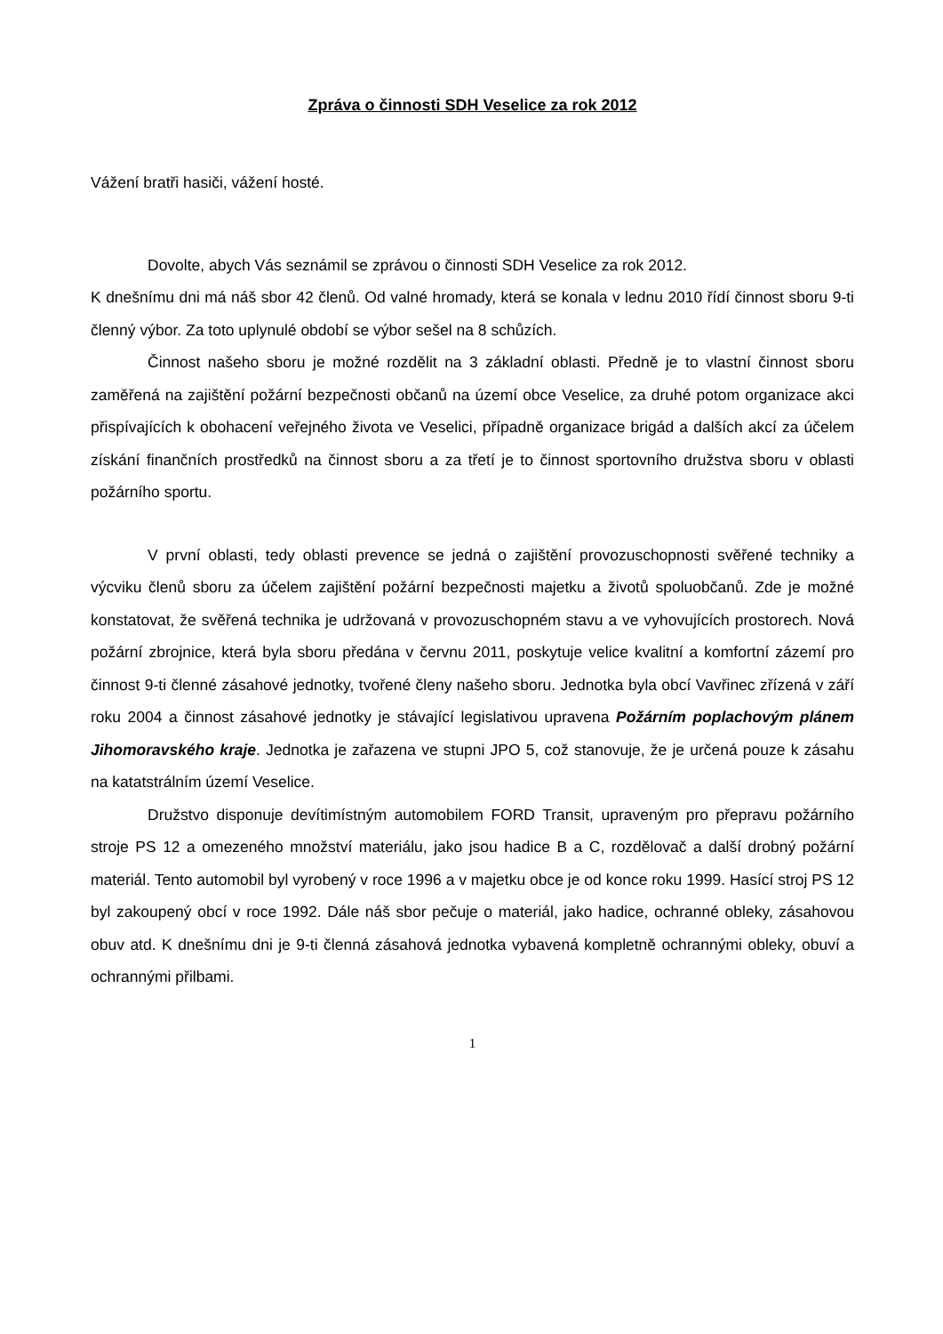Zpráva o činnosti SDH Veselice za rok 2012
Vážení bratři hasiči, vážení hosté.
Dovolte, abych Vás seznámil se zprávou o činnosti SDH Veselice za rok 2012.
K dnešnímu dni má náš sbor 42 členů. Od valné hromady, která se konala v lednu 2010 řídí činnost sboru 9-ti členný výbor. Za toto uplynulé období se výbor sešel na 8 schůzích.
Činnost našeho sboru je možné rozdělit na 3 základní oblasti. Předně je to vlastní činnost sboru zaměřená na zajištění požární bezpečnosti občanů na území obce Veselice, za druhé potom organizace akci přispívajících k obohacení veřejného života ve Veselici, případně organizace brigád a dalších akcí za účelem získání finančních prostředků na činnost sboru a za třetí je to činnost sportovního družstva sboru v oblasti požárního sportu.
V první oblasti, tedy oblasti prevence se jedná o zajištění provozuschopnosti svěřené techniky a výcviku členů sboru za účelem zajištění požární bezpečnosti majetku a životů spoluobčanů. Zde je možné konstatovat, že svěřená technika je udržovaná v provozuschopném stavu a ve vyhovujících prostorech. Nová požární zbrojnice, která byla sboru předána v červnu 2011, poskytuje velice kvalitní a komfortní zázemí pro činnost 9-ti členné zásahové jednotky, tvořené členy našeho sboru. Jednotka byla obcí Vavřinec zřízená v září roku 2004 a činnost zásahové jednotky je stávající legislativou upravena Požárním poplachovým plánem Jihomoravského kraje. Jednotka je zařazena ve stupni JPO 5, což stanovuje, že je určená pouze k zásahu na katatstrálním území Veselice.
Družstvo disponuje devítimístným automobilem FORD Transit, upraveným pro přepravu požárního stroje PS 12 a omezeného množství materiálu, jako jsou hadice B a C, rozdělovač a další drobný požární materiál. Tento automobil byl vyrobený v roce 1996 a v majetku obce je od konce roku 1999. Hasící stroj PS 12 byl zakoupený obcí v roce 1992. Dále náš sbor pečuje o materiál, jako hadice, ochranné obleky, zásahovou obuv atd. K dnešnímu dni je 9-ti členná zásahová jednotka vybavená kompletně ochrannými obleky, obuví a ochrannými přilbami.
1